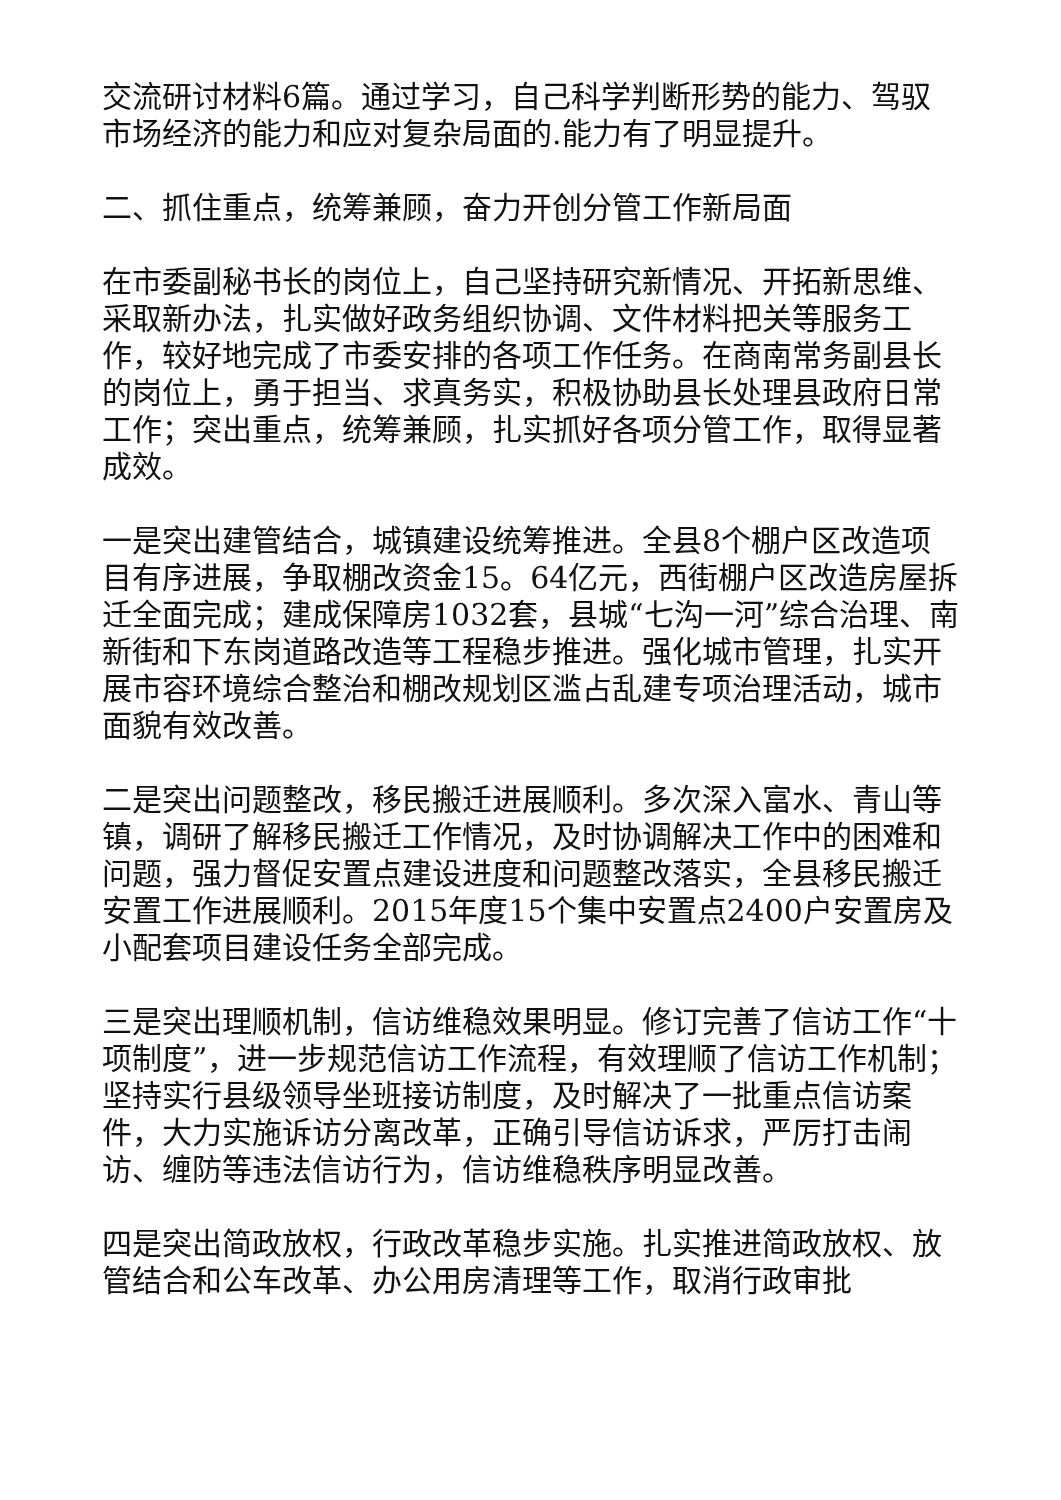交流研讨材料6篇。通过学习，自己科学判断形势的能力、驾驭市场经济的能力和应对复杂局面的.能力有了明显提升。
二、抓住重点，统筹兼顾，奋力开创分管工作新局面
在市委副秘书长的岗位上，自己坚持研究新情况、开拓新思维、采取新办法，扎实做好政务组织协调、文件材料把关等服务工作，较好地完成了市委安排的各项工作任务。在商南常务副县长的岗位上，勇于担当、求真务实，积极协助县长处理县政府日常工作；突出重点，统筹兼顾，扎实抓好各项分管工作，取得显著成效。
一是突出建管结合，城镇建设统筹推进。全县8个棚户区改造项目有序进展，争取棚改资金15。64亿元，西街棚户区改造房屋拆迁全面完成；建成保障房1032套，县城“七沟一河”综合治理、南新街和下东岗道路改造等工程稳步推进。强化城市管理，扎实开展市容环境综合整治和棚改规划区滥占乱建专项治理活动，城市面貌有效改善。
二是突出问题整改，移民搬迁进展顺利。多次深入富水、青山等镇，调研了解移民搬迁工作情况，及时协调解决工作中的困难和问题，强力督促安置点建设进度和问题整改落实，全县移民搬迁安置工作进展顺利。2015年度15个集中安置点2400户安置房及小配套项目建设任务全部完成。
三是突出理顺机制，信访维稳效果明显。修订完善了信访工作“十项制度”，进一步规范信访工作流程，有效理顺了信访工作机制；坚持实行县级领导坐班接访制度，及时解决了一批重点信访案件，大力实施诉访分离改革，正确引导信访诉求，严厉打击闹访、缠防等违法信访行为，信访维稳秩序明显改善。
四是突出简政放权，行政改革稳步实施。扎实推进简政放权、放管结合和公车改革、办公用房清理等工作，取消行政审批